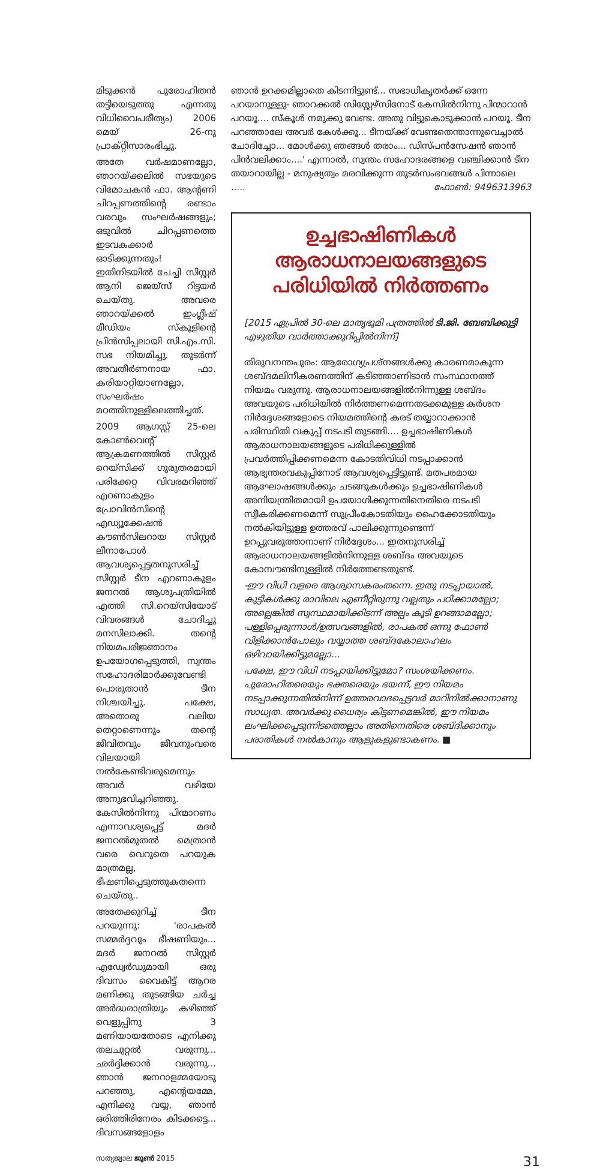മിടുക്കൻ പുരോഹിതൻ തട്ടിയെടുത്തു എന്നതു വിധിവൈപരീത്യം) 2006 മെയ് 26-നു പ്രാക്റ്റീസാരംഭിച്ചു.
അതേ വർഷമാണല്ലോ, ഞാറയ്ക്കലിൽ സഭയുടെ വിമോചകൻ ഫാ. ആന്റണി ചിറപ്പണത്തിന്റെ രണ്ടാം വരവും സംഘർഷങ്ങളും; ഒടുവിൽ ചിറപ്പണത്തെ ഇടവകക്കാർ ഓടിക്കുന്നതും! ഇതിനിടയിൽ ചേച്ചി സിസ്റ്റർ ആനി ജെയ്സ് റിട്ടയർ ചെയ്തു. അവരെ ഞാറയ്ക്കൽ ഇംഗ്ലീഷ് മീഡിയം സ്കൂളിന്റെ പ്രിൻസിപ്പലായി സി.എം.സി. സഭ നിയമിച്ചു. തുടർന്ന് അവതീർണനായ ഫാ. കരിയാറ്റിയാണല്ലോ, സംഘർഷം മഠത്തിനുള്ളിലെത്തിച്ചത്.
2009 ആഗസ്റ്റ് 25-ലെ കോൺവെന്റ് ആക്രമണത്തിൽ സിസ്റ്റർ റെയ്സിക്ക് ഗുരുതരമായി പരിക്കേറ്റ വിവരമറിഞ്ഞ് എറണാകുളം പ്രോവിൻസിന്റെ എഡ്യൂക്കേഷൻ കൗൺസിലറായ സിസ്റ്റർ ലീനാപോൾ ആവശ്യപ്പെട്ടതനുസരിച്ച് സിസ്റ്റർ ടീന എറണാകുളം ജനറൽ ആശുപത്രിയിൽ എത്തി സി.റെയ്സിയോട് വിവരങ്ങൾ ചോദിച്ചു മനസിലാക്കി. തന്റെ നിയമപരിജ്ഞാനം ഉപയോഗപ്പെടുത്തി, സ്വന്തം സഹോദരിമാർക്കുവേണ്ടി പൊരുതാൻ ടീന നിശ്ചയിച്ചു. പക്ഷേ, അതൊരു വലിയ തെറ്റാണെന്നും തന്റെ ജീവിതവും ജീവനുംവരെ വിലയായി നൽകേണ്ടിവരുമെന്നും അവർ വഴിയേ അനുഭവിച്ചറിഞ്ഞു. കേസിൽനിന്നു പിന്മാറണം എന്നാവശ്യപ്പെട്ട് മദർ ജനറൽമുതൽ മെത്രാൻ വരെ വെറുതെ പറയുക മാത്രമല്ല, ഭീഷണിപ്പെടുത്തുകതന്നെ ചെയ്തു..
അതേക്കുറിച്ച് ടീന പറയുന്നു: 'രാപകൽ സമ്മർദ്ദവും ഭീഷണിയും... മദർ ജനറൽ സിസ്റ്റർ എഡ്വേർഡുമായി ഒരു ദിവസം വൈകിട്ട് ആറര മണിക്കു തുടങ്ങിയ ചർച്ച അർദ്ധരാത്രിയും കഴിഞ്ഞ് വെളുപ്പിനു 3 മണിയായതോടെ എനിക്കു തലചുറ്റൽ വരുന്നു... ഛർദ്ദിക്കാൻ വരുന്നു... ഞാൻ ജനറാളമ്മയോടു പറഞ്ഞു, എന്റെയമ്മേ, എനിക്കു വയ്യ, ഞാൻ ഒരിത്തിരിനേരം കിടക്കട്ടെ... ദിവസങ്ങളോളം
ഞാൻ ഉറക്കമില്ലാതെ കിടന്നിട്ടുണ്ട്... സഭാധികൃതർക്ക് ഒന്നേ പറയാനുള്ളു- ഞാറക്കൽ സിസ്റ്റേഴ്സിനോട് കേസിൽനിന്നു പിന്മാറാൻ പറയൂ.... സ്കൂൾ നമുക്കു വേണ്ട. അതു വിട്ടുകൊടുക്കാൻ പറയൂ. ടീന പറഞ്ഞാലേ അവർ കേൾക്കൂ... ടീനയ്ക്ക് വേണ്ടതെന്താന്നുവെച്ചാൽ ചോദിച്ചോ... മോൾക്കു ഞങ്ങൾ തരാം... ഡിസ്പൻസേഷൻ ഞാൻ പിൻവലിക്കാം....' എന്നാൽ, സ്വന്തം സഹോദരങ്ങളെ വഞ്ചിക്കാൻ ടീന തയാറായില്ല - മനുഷ്യത്വം മരവിക്കുന്ന തുടർസംഭവങ്ങൾ പിന്നാലെ ..... ഫോൺ: 9496313963
ഉച്ചഭാഷിണികൾ ആരാധനാലയങ്ങളുടെ പരിധിയിൽ നിർത്തണം
[2015 ഏപ്രിൽ 30-ലെ മാതൃഭൂമി പത്രത്തിൽ ടി.ജി. ബേബിക്കുട്ടി എഴുതിയ വാർത്താക്കുറിപ്പിൽനിന്ന്]
തിരുവനന്തപുരം: ആരോഗ്യപ്രശ്നങ്ങൾക്കു കാരണമാകുന്ന ശബ്ദമലിനീകരണത്തിന് കടിഞ്ഞാണിടാൻ സംസ്ഥാനത്ത് നിയമം വരുന്നു. ആരാധനാലയങ്ങളിൽനിന്നുള്ള ശബ്ദം അവയുടെ പരിധിയിൽ നിർത്തണമെന്നതടക്കമുള്ള കർശന നിർദ്ദേശങ്ങളോടെ നിയമത്തിന്റെ കരട് തയ്യാറാക്കാൻ പരിസ്ഥിതി വകുപ്പ് നടപടി തുടങ്ങി.... ഉച്ചഭാഷിണികൾ ആരാധനാലയങ്ങളുടെ പരിധിക്കുള്ളിൽ പ്രവർത്തിപ്പിക്കണമെന്ന കോടതിവിധി നടപ്പാക്കാൻ ആഭ്യന്തരവകുപ്പിനോട് ആവശ്യപ്പെട്ടിട്ടുണ്ട്. മതപരമായ ആഘോഷങ്ങൾക്കും ചടങ്ങുകൾക്കും ഉച്ചഭാഷിണികൾ അനിയന്ത്രിതമായി ഉപയോഗിക്കുന്നതിനെതിരെ നടപടി സ്വീകരിക്കണമെന്ന് സുപ്രീംകോടതിയും ഹൈക്കോടതിയും നൽകിയിട്ടുള്ള ഉത്തരവ് പാലിക്കുന്നുണ്ടെന്ന് ഉറപ്പുവരുത്താനാണ് നിർദ്ദേശം... ഇതനുസരിച്ച് ആരാധനാലയങ്ങളിൽനിന്നുള്ള ശബ്ദം അവയുടെ കോമ്പൗണ്ടിനുള്ളിൽ നിർത്തേണ്ടതുണ്ട്.
-ഈ വിധി വളരെ ആശ്വാസകരംതന്നെ. ഇതു നടപ്പായാൽ, കുട്ടികൾക്കു രാവിലെ എണീറ്റിരുന്നു വല്ലതും പഠിക്കാമല്ലോ; അല്ലെങ്കിൽ സ്വസ്ഥമായിക്കിടന്ന് അല്പം കൂടി ഉറങ്ങാമല്ലോ; പള്ളിപ്പെരുന്നാൾ/ഉത്സവങ്ങളിൽ, രാപകൽ ഒന്നു ഫോൺ വിളിക്കാൻപോലും വയ്യാത്ത ശബ്ദകോലാഹലം ഒഴിവായിക്കിട്ടുമല്ലോ...
പക്ഷേ, ഈ വിധി നടപ്പായിക്കിട്ടുമോ? സംശയിക്കണം. പുരോഹിതരെയും ഭക്തരെയും ഭയന്ന്, ഈ നിയമം നടപ്പാക്കുന്നതിൽനിന്ന് ഉത്തരവാദപ്പെട്ടവർ മാറിനിൽക്കാനാണു സാധ്യത. അവർക്കു ധൈര്യം കിട്ടണമെങ്കിൽ, ഈ നിയമം ലംഘിക്കപ്പെടുന്നിടത്തെല്ലാം അതിനെതിരെ ശബ്ദിക്കാനും പരാതികൾ നൽകാനും ആളുകളുണ്ടാകണം. ■
സത്യജ്വാല ജൂൺ 2015 31